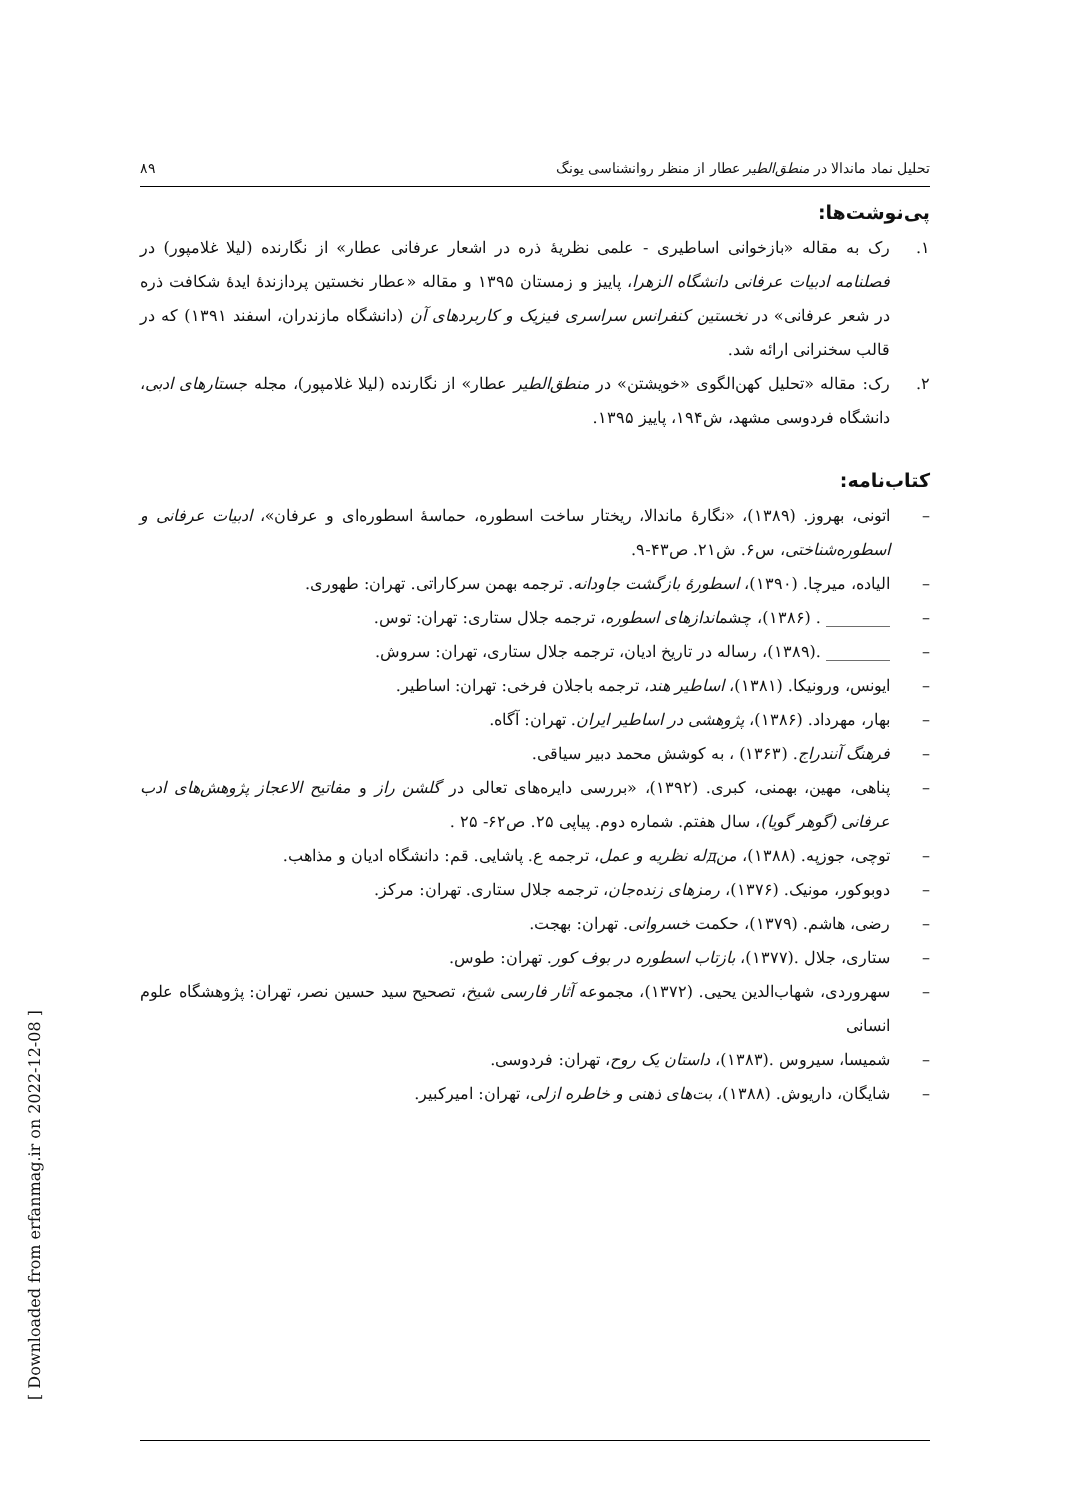تحلیل نماد ماندالا در منطق‌الطیر عطار از منظر روانشناسی یونگ ۸۹
پی‌نوشت‌ها:
۱. رک به مقاله «بازخوانی اساطیری - علمی نظریهٔ ذره در اشعار عرفانی عطار» از نگارنده (لیلا غلامپور) در فصلنامه ادبیات عرفانی دانشگاه الزهرا، پاییز و زمستان ۱۳۹۵ و مقاله «عطار نخستین پردازندهٔ ایدهٔ شکافت ذره در شعر عرفانی» در نخستین کنفرانس سراسری فیزیک و کاربردهای آن (دانشگاه مازندران، اسفند ۱۳۹۱) که در قالب سخنرانی ارائه شد.
۲. رک: مقاله «تحلیل کهن‌الگوی «خویشتن» در منطق‌الطیر عطار» از نگارنده (لیلا غلامپور)، مجله جستارهای ادبی، دانشگاه فردوسی مشهد، ش۱۹۴، پاییز ۱۳۹۵.
کتاب‌نامه:
– اتونی، بهروز. (۱۳۸۹)، «نگارهٔ ماندالا، ریختار ساخت اسطوره، حماسهٔ اسطوره‌ای و عرفان»، ادبیات عرفانی و اسطوره‌شناختی، س۶. ش۲۱. ص۴۳-۹.
– الیاده، میرچا. (۱۳۹۰)، اسطورهٔ بازگشت جاودانه. ترجمه بهمن سرکاراتی. تهران: طهوری.
– ________ . (۱۳۸۶)، چشماندازهای اسطوره، ترجمه جلال ستاری: تهران: توس.
– ________ .(۱۳۸۹)، رساله در تاریخ ادیان، ترجمه جلال ستاری، تهران: سروش.
– ایونس، ورونیکا. (۱۳۸۱)، اساطیر هند، ترجمه باجلان فرخی: تهران: اساطیر.
– بهار، مهرداد. (۱۳۸۶)، پژوهشی در اساطیر ایران. تهران: آگاه.
– فرهنگ آنندراج. (۱۳۶۳) ، به کوشش محمد دبیر سیاقی.
– پناهی، مهین، بهمنی، کبری. (۱۳۹۲)، «بررسی دایره‌های تعالی در گلشن راز و مفاتیح الاعجاز پژوهش‌های ادب عرفانی (گوهر گویا)، سال هفتم. شماره دوم. پیاپی ۲۵. ص۶۲- ۲۵ .
– توچی، جوزپه. (۱۳۸۸)، منдله نظریه و عمل، ترجمه ع. پاشایی. قم: دانشگاه ادیان و مذاهب.
– دوبوکور، مونیک. (۱۳۷۶)، رمزهای زنده‌جان، ترجمه جلال ستاری. تهران: مرکز.
– رضی، هاشم. (۱۳۷۹)، حکمت خسروانی. تهران: بهجت.
– ستاری، جلال .(۱۳۷۷)، بازتاب اسطوره در بوف کور. تهران: طوس.
– سهروردی، شهاب‌الدین یحیی. (۱۳۷۲)، مجموعه آثار فارسی شیخ، تصحیح سید حسین نصر، تهران: پژوهشگاه علوم انسانی
– شمیسا، سیروس .(۱۳۸۳)، داستان یک روح، تهران: فردوسی.
– شایگان، داریوش. (۱۳۸۸)، بت‌های ذهنی و خاطره ازلی، تهران: امیرکبیر.
[ Downloaded from erfanmag.ir on 2022-12-08 ]